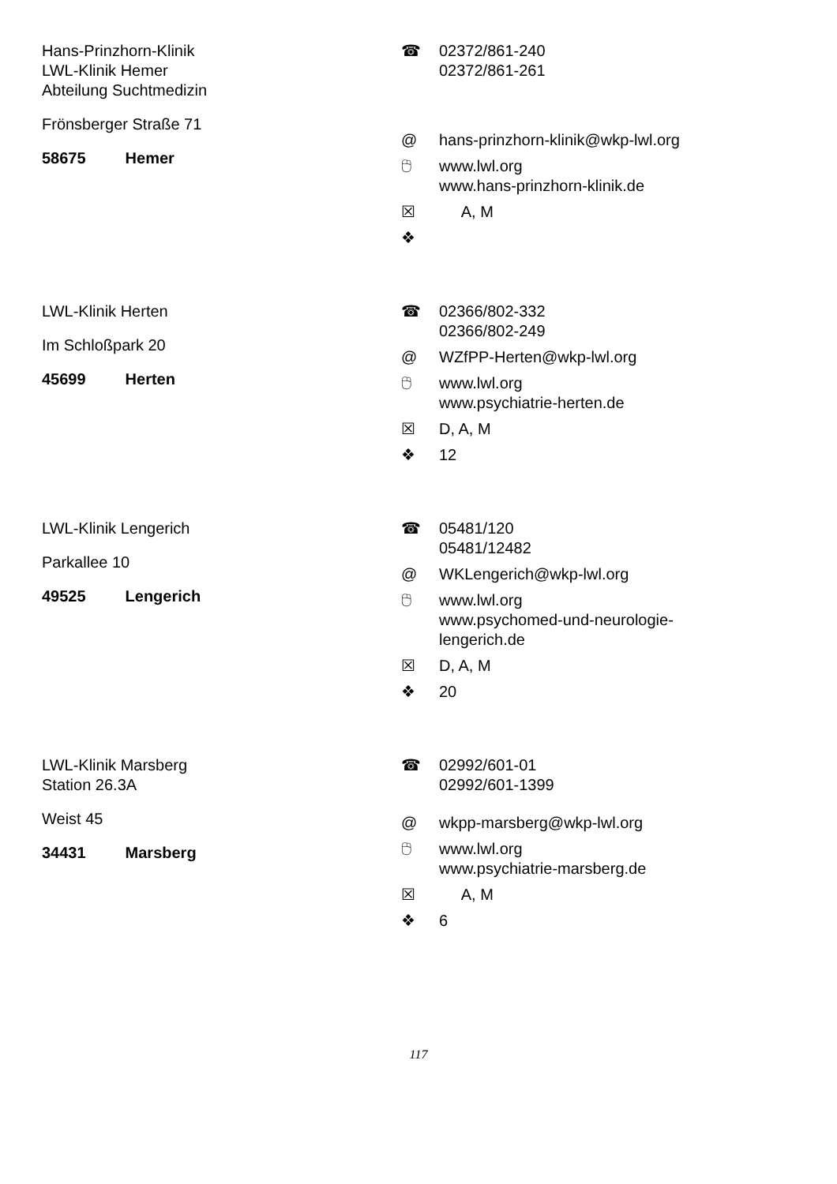Hans-Prinzhorn-Klinik
LWL-Klinik Hemer
Abteilung Suchtmedizin
Frönsberger Straße 71
58675 Hemer
☎ 02372/861-240
02372/861-261
@ hans-prinzhorn-klinik@wkp-lwl.org
🖰 www.lwl.org
www.hans-prinzhorn-klinik.de
☒ A, M
❖
LWL-Klinik Herten
Im Schloßpark 20
45699 Herten
☎ 02366/802-332
02366/802-249
@ WZfPP-Herten@wkp-lwl.org
🖰 www.lwl.org
www.psychiatrie-herten.de
☒ D, A, M
❖ 12
LWL-Klinik Lengerich
Parkallee 10
49525 Lengerich
☎ 05481/120
05481/12482
@ WKLengerich@wkp-lwl.org
🖰 www.lwl.org
www.psychomed-und-neurologie-
lengerich.de
☒ D, A, M
❖ 20
LWL-Klinik Marsberg
Station 26.3A
Weist 45
34431 Marsberg
☎ 02992/601-01
02992/601-1399
@ wkpp-marsberg@wkp-lwl.org
🖰 www.lwl.org
www.psychiatrie-marsberg.de
☒ A, M
❖ 6
117